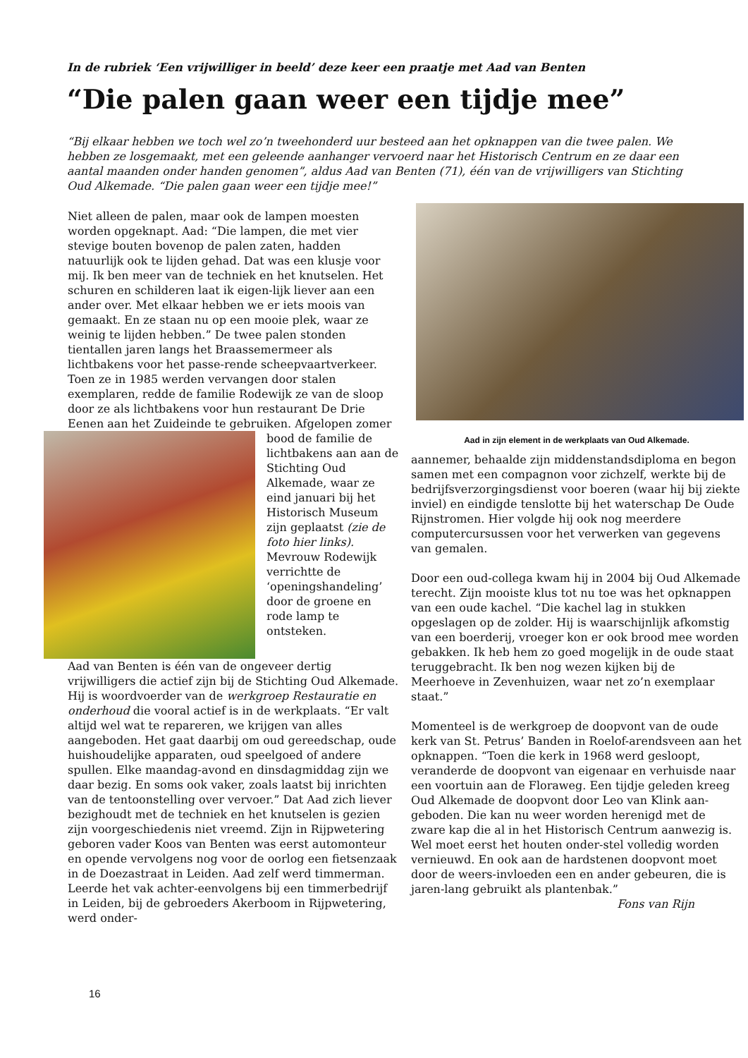In de rubriek ‘Een vrijwilliger in beeld’ deze keer een praatje met Aad van Benten
“Die palen gaan weer een tijdje mee”
“Bij elkaar hebben we toch wel zo’n tweehonderd uur besteed aan het opknappen van die twee palen. We hebben ze losgemaakt, met een geleende aanhanger vervoerd naar het Historisch Centrum en ze daar een aantal maanden onder handen genomen”, aldus Aad van Benten (71), één van de vrijwilligers van Stichting Oud Alkemade. “Die palen gaan weer een tijdje mee!”
Niet alleen de palen, maar ook de lampen moesten worden opgeknapt. Aad: “Die lampen, die met vier stevige bouten bovenop de palen zaten, hadden natuurlijk ook te lijden gehad. Dat was een klusje voor mij. Ik ben meer van de techniek en het knutselen. Het schuren en schilderen laat ik eigen-lijk liever aan een ander over. Met elkaar hebben we er iets moois van gemaakt. En ze staan nu op een mooie plek, waar ze weinig te lijden hebben.” De twee palen stonden tientallen jaren langs het Braassemermeer als lichtbakens voor het passe-rende scheepvaartverkeer. Toen ze in 1985 werden vervangen door stalen exemplaren, redde de familie Rodewijk ze van de sloop door ze als lichtbakens voor hun restaurant De Drie Eenen aan het Zuideinde te gebruiken. Afgelopen zomer bood de familie de lichtbakens aan aan de Stichting Oud Alkemade, waar ze eind januari bij het Historisch Museum zijn geplaatst (zie de foto hier links). Mevrouw Rodewijk verrichtte de ‘openingshandeling’ door de groene en rode lamp te ontsteken.
Aad van Benten is één van de ongeveer dertig vrijwilligers die actief zijn bij de Stichting Oud Alkemade. Hij is woordvoerder van de werkgroep Restauratie en onderhoud die vooral actief is in de werkplaats. “Er valt altijd wel wat te repareren, we krijgen van alles aangeboden. Het gaat daarbij om oud gereedschap, oude huishoudelijke apparaten, oud speelgoed of andere spullen. Elke maandag-avond en dinsdagmiddag zijn we daar bezig. En soms ook vaker, zoals laatst bij inrichten van de tentoonstelling over vervoer.” Dat Aad zich liever bezighoudt met de techniek en het knutselen is gezien zijn voorgeschiedenis niet vreemd. Zijn in Rijpwetering geboren vader Koos van Benten was eerst automonteur en opende vervolgens nog voor de oorlog een fietsenzaak in de Doezastraat in Leiden. Aad zelf werd timmerman. Leerde het vak achter-eenvolgens bij een timmerbedrijf in Leiden, bij de gebroeders Akerboom in Rijpwetering, werd onder-
Aad in zijn element in de werkplaats van Oud Alkemade.
aannemer, behaalde zijn middenstandsdiploma en begon samen met een compagnon voor zichzelf, werkte bij de bedrijfsverzorgingsdienst voor boeren (waar hij bij ziekte inviel) en eindigde tenslotte bij het waterschap De Oude Rijnstromen. Hier volgde hij ook nog meerdere computercursussen voor het verwerken van gegevens van gemalen.
Door een oud-collega kwam hij in 2004 bij Oud Alkemade terecht. Zijn mooiste klus tot nu toe was het opknappen van een oude kachel. “Die kachel lag in stukken opgeslagen op de zolder. Hij is waarschijnlijk afkomstig van een boerderij, vroeger kon er ook brood mee worden gebakken. Ik heb hem zo goed mogelijk in de oude staat teruggebracht. Ik ben nog wezen kijken bij de Meerhoeve in Zevenhuizen, waar net zo’n exemplaar staat.”
Momenteel is de werkgroep de doopvont van de oude kerk van St. Petrus’ Banden in Roelof-arendsveen aan het opknappen. “Toen die kerk in 1968 werd gesloopt, veranderde de doopvont van eigenaar en verhuisde naar een voortuin aan de Floraweg. Een tijdje geleden kreeg Oud Alkemade de doopvont door Leo van Klink aan-geboden. Die kan nu weer worden herenigd met de zware kap die al in het Historisch Centrum aanwezig is. Wel moet eerst het houten onder-stel volledig worden vernieuwd. En ook aan de hardstenen doopvont moet door de weers-invloeden een en ander gebeuren, die is jaren-lang gebruikt als plantenbak.”
Fons van Rijn
16